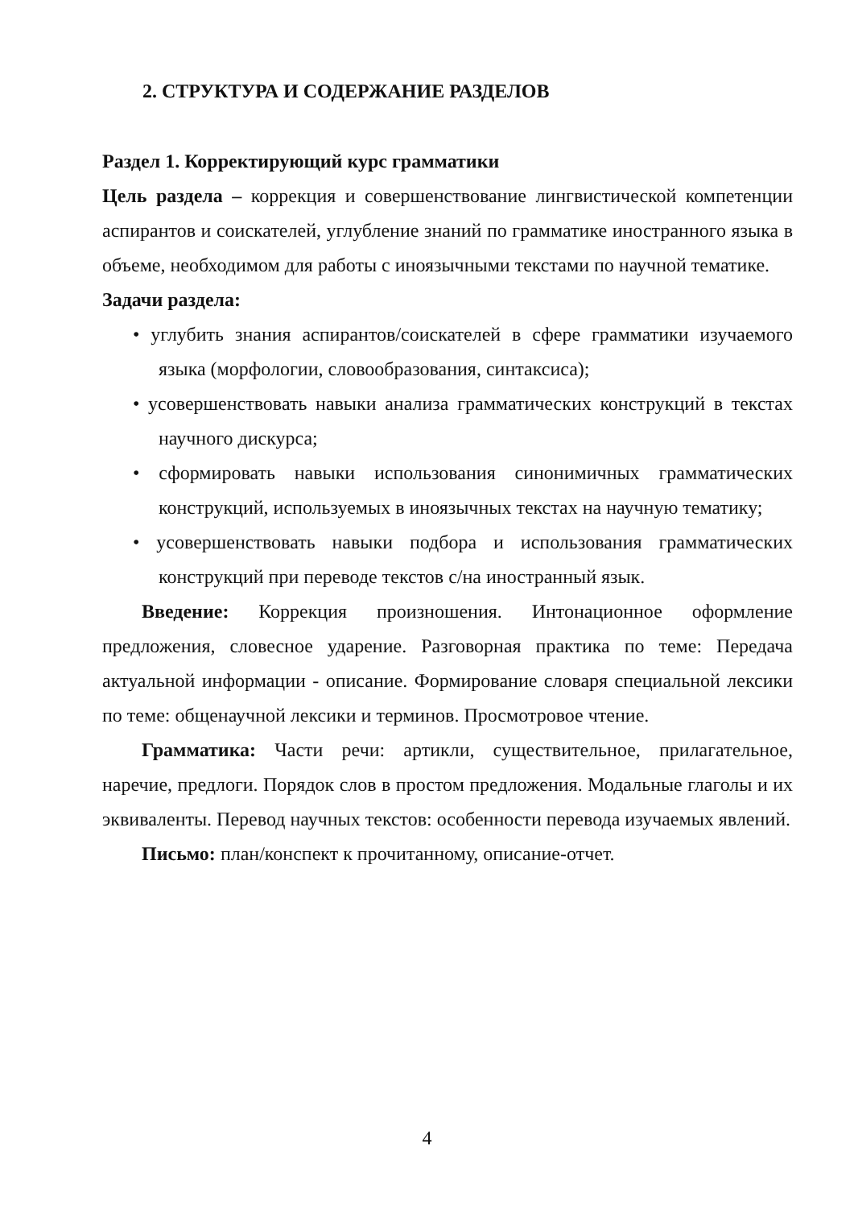2. СТРУКТУРА И СОДЕРЖАНИЕ РАЗДЕЛОВ
Раздел 1. Корректирующий курс грамматики
Цель раздела – коррекция и совершенствование лингвистической компетенции аспирантов и соискателей, углубление знаний по грамматике иностранного языка в объеме, необходимом для работы с иноязычными текстами по научной тематике.
Задачи раздела:
• углубить знания аспирантов/соискателей в сфере грамматики изучаемого языка (морфологии, словообразования, синтаксиса);
• усовершенствовать навыки анализа грамматических конструкций в текстах научного дискурса;
• сформировать навыки использования синонимичных грамматических конструкций, используемых в иноязычных текстах на научную тематику;
• усовершенствовать навыки подбора и использования грамматических конструкций при переводе текстов с/на иностранный язык.
Введение: Коррекция произношения. Интонационное оформление предложения, словесное ударение. Разговорная практика по теме: Передача актуальной информации - описание. Формирование словаря специальной лексики по теме: общенаучной лексики и терминов. Просмотровое чтение.
Грамматика: Части речи: артикли, существительное, прилагательное, наречие, предлоги. Порядок слов в простом предложения. Модальные глаголы и их эквиваленты. Перевод научных текстов: особенности перевода изучаемых явлений.
Письмо: план/конспект к прочитанному, описание-отчет.
4